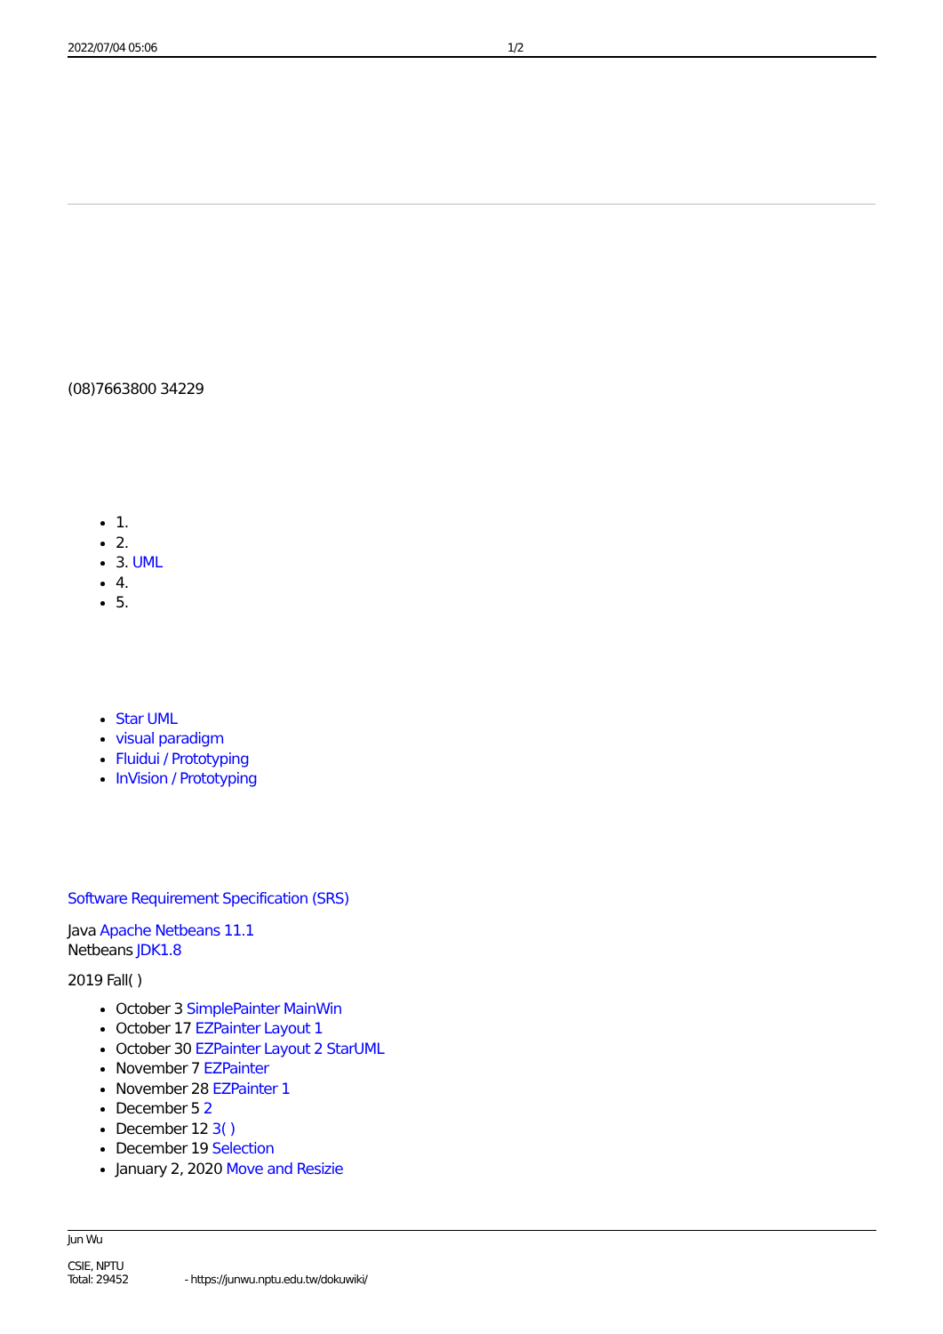2022/07/04 05:06 1/2
(08)7663800 34229
1.
2.
3. UML
4.
5.
Star UML
visual paradigm
Fluidui / Prototyping
InVision / Prototyping
Software Requirement Specification (SRS)
Java Apache Netbeans 11.1
Netbeans JDK1.8
2019 Fall( )
October 3 SimplePainter MainWin
October 17 EZPainter Layout 1
October 30 EZPainter Layout 2 StarUML
November 7 EZPainter
November 28 EZPainter 1
December 5 2
December 12 3( )
December 19 Selection
January 2, 2020 Move and Resizie
Jun Wu
CSIE, NPTU
Total: 29452 - https://junwu.nptu.edu.tw/dokuwiki/